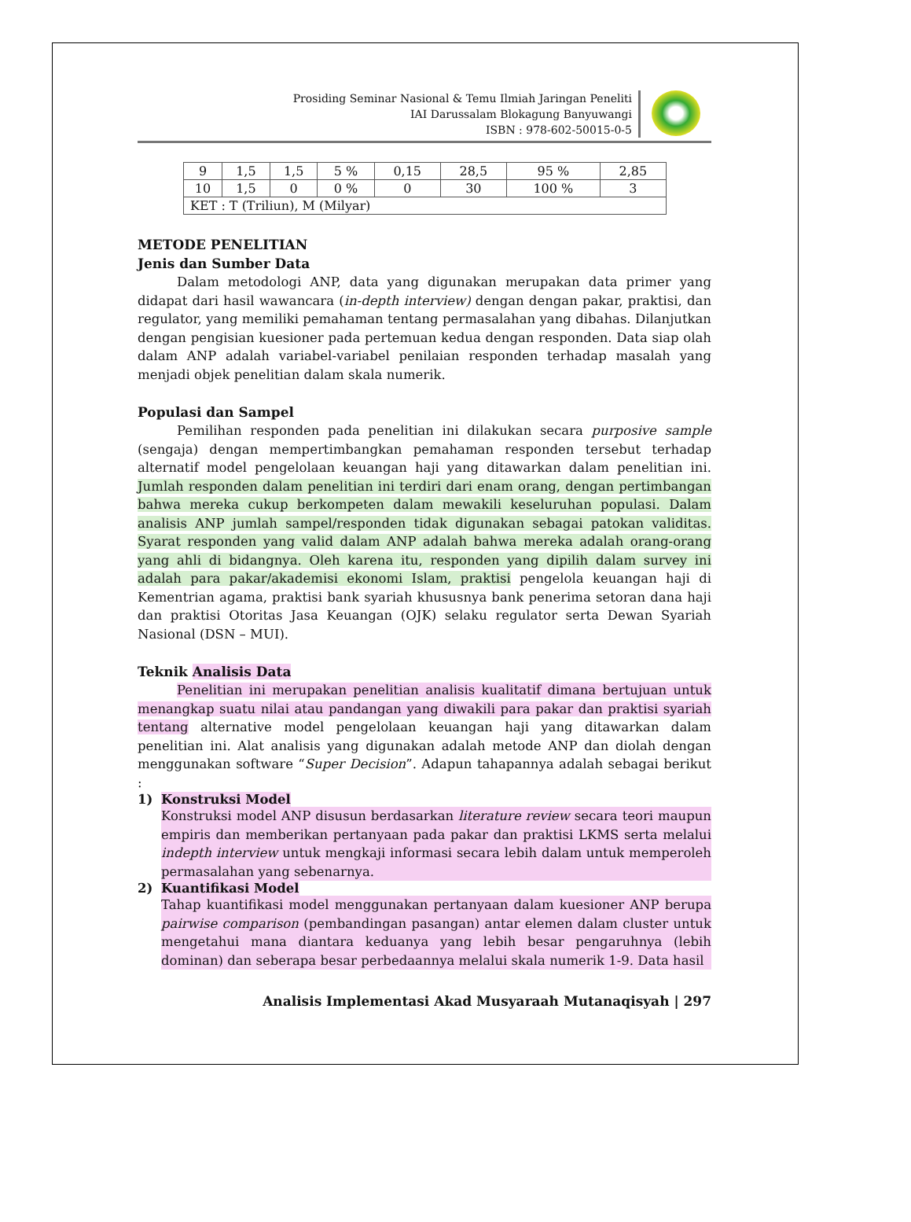Prosiding Seminar Nasional & Temu Ilmiah Jaringan Peneliti
IAI Darussalam Blokagung Banyuwangi
ISBN : 978-602-50015-0-5
| 9 | 1,5 | 1,5 | 5 % | 0,15 | 28,5 | 95 % | 2,85 |
| 10 | 1,5 | 0 | 0 % | 0 | 30 | 100 % | 3 |
| KET : T (Triliun), M (Milyar) | | | | | | | |
METODE PENELITIAN
Jenis dan Sumber Data
Dalam metodologi ANP, data yang digunakan merupakan data primer yang didapat dari hasil wawancara (in-depth interview) dengan dengan pakar, praktisi, dan regulator, yang memiliki pemahaman tentang permasalahan yang dibahas. Dilanjutkan dengan pengisian kuesioner pada pertemuan kedua dengan responden. Data siap olah dalam ANP adalah variabel-variabel penilaian responden terhadap masalah yang menjadi objek penelitian dalam skala numerik.
Populasi dan Sampel
Pemilihan responden pada penelitian ini dilakukan secara purposive sample (sengaja) dengan mempertimbangkan pemahaman responden tersebut terhadap alternatif model pengelolaan keuangan haji yang ditawarkan dalam penelitian ini. Jumlah responden dalam penelitian ini terdiri dari enam orang, dengan pertimbangan bahwa mereka cukup berkompeten dalam mewakili keseluruhan populasi. Dalam analisis ANP jumlah sampel/responden tidak digunakan sebagai patokan validitas. Syarat responden yang valid dalam ANP adalah bahwa mereka adalah orang-orang yang ahli di bidangnya. Oleh karena itu, responden yang dipilih dalam survey ini adalah para pakar/akademisi ekonomi Islam, praktisi pengelola keuangan haji di Kementrian agama, praktisi bank syariah khususnya bank penerima setoran dana haji dan praktisi Otoritas Jasa Keuangan (OJK) selaku regulator serta Dewan Syariah Nasional (DSN – MUI).
Teknik Analisis Data
Penelitian ini merupakan penelitian analisis kualitatif dimana bertujuan untuk menangkap suatu nilai atau pandangan yang diwakili para pakar dan praktisi syariah tentang alternative model pengelolaan keuangan haji yang ditawarkan dalam penelitian ini. Alat analisis yang digunakan adalah metode ANP dan diolah dengan menggunakan software “Super Decision”. Adapun tahapannya adalah sebagai berikut :
1) Konstruksi Model
Konstruksi model ANP disusun berdasarkan literature review secara teori maupun empiris dan memberikan pertanyaan pada pakar dan praktisi LKMS serta melalui indepth interview untuk mengkaji informasi secara lebih dalam untuk memperoleh permasalahan yang sebenarnya.
2) Kuantifikasi Model
Tahap kuantifikasi model menggunakan pertanyaan dalam kuesioner ANP berupa pairwise comparison (pembandingan pasangan) antar elemen dalam cluster untuk mengetahui mana diantara keduanya yang lebih besar pengaruhnya (lebih dominan) dan seberapa besar perbedaannya melalui skala numerik 1-9. Data hasil
Analisis Implementasi Akad Musyaraah Mutanaqisyah | 297